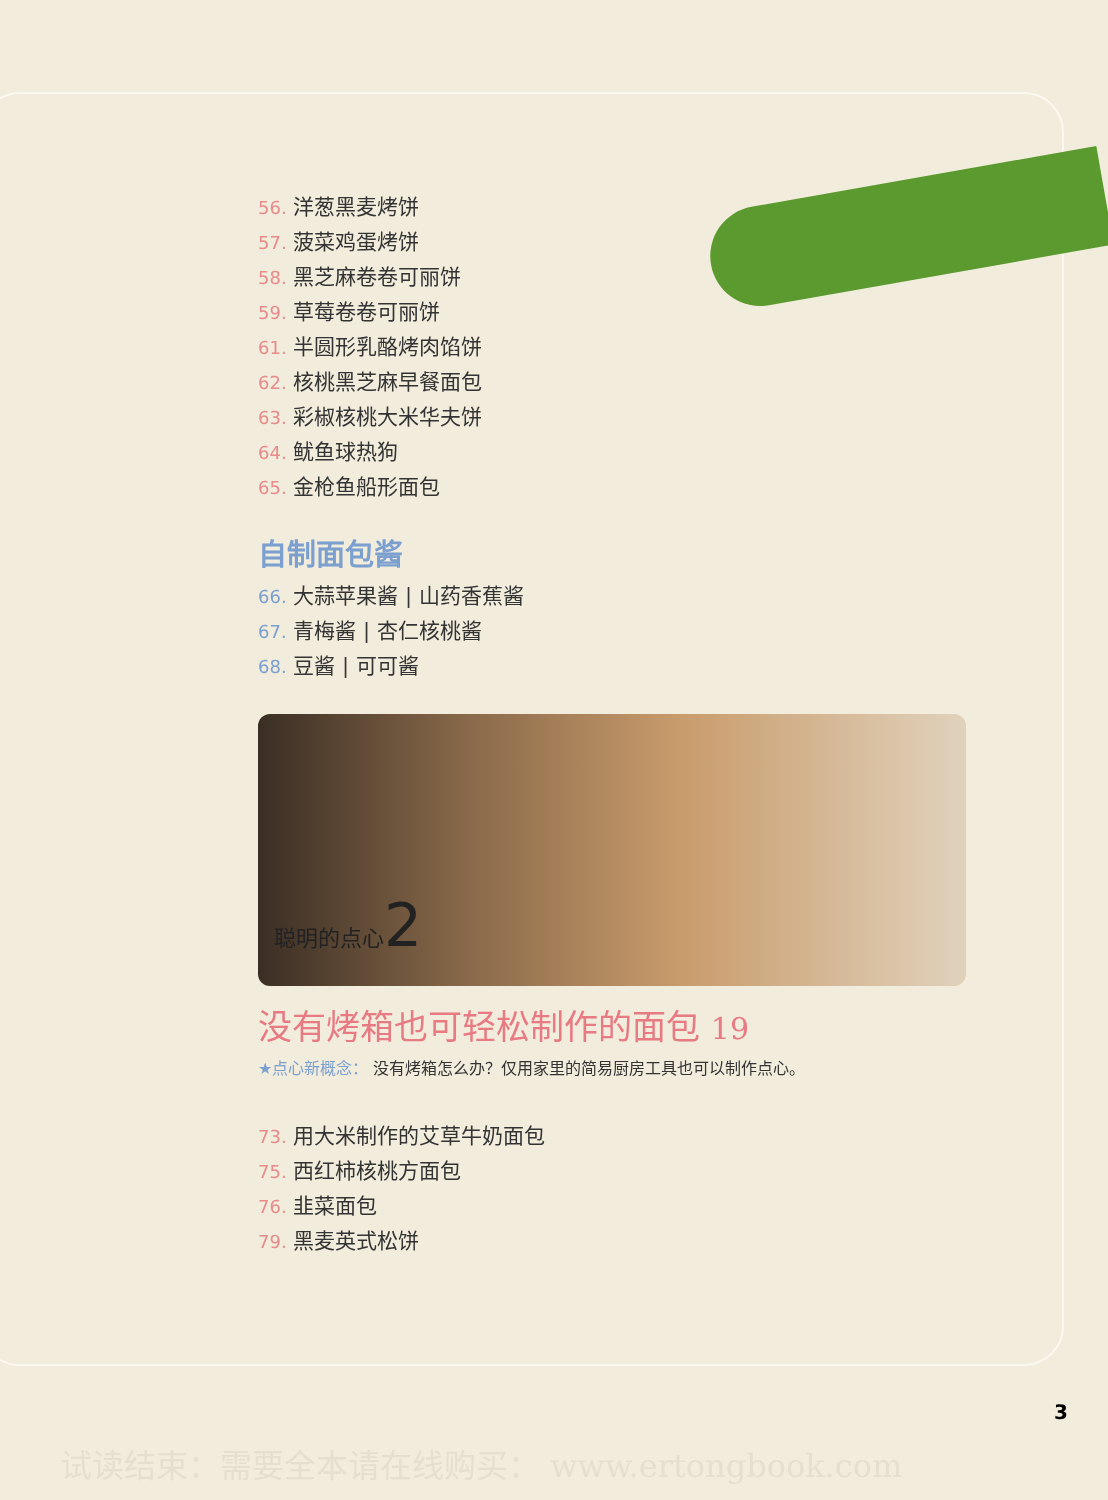56. 洋葱黑麦烤饼
57. 菠菜鸡蛋烤饼
58. 黑芝麻卷卷可丽饼
59. 草莓卷卷可丽饼
61. 半圆形乳酪烤肉馅饼
62. 核桃黑芝麻早餐面包
63. 彩椒核桃大米华夫饼
64. 鱿鱼球热狗
65. 金枪鱼船形面包
自制面包酱
66. 大蒜苹果酱 | 山药香蕉酱
67. 青梅酱 | 杏仁核桃酱
68. 豆酱 | 可可酱
聪明的点心2
没有烤箱也可轻松制作的面包 19
★点心新概念： 没有烤箱怎么办？仅用家里的简易厨房工具也可以制作点心。
73. 用大米制作的艾草牛奶面包
75. 西红柿核桃方面包
76. 韭菜面包
79. 黑麦英式松饼
3
试读结束：需要全本请在线购买： www.ertongbook.com